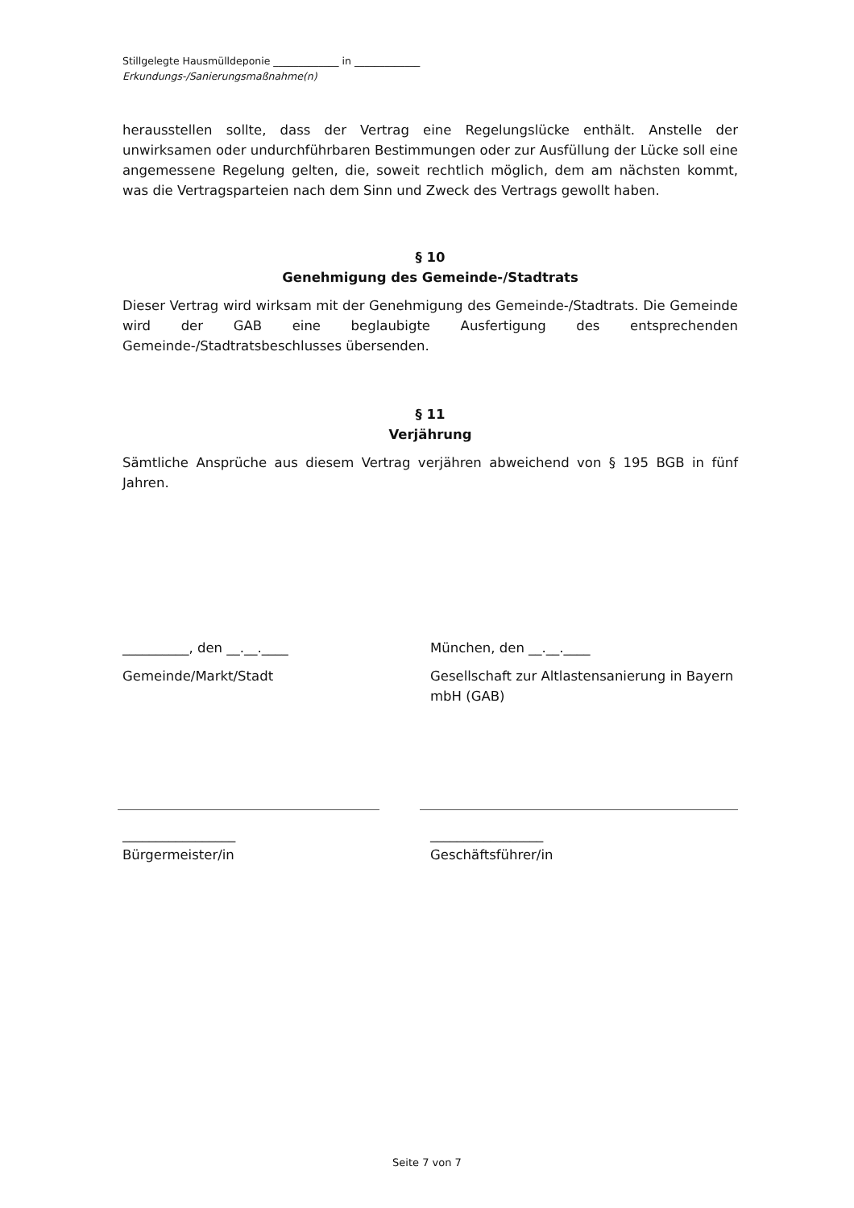Stillgelegte Hausmülldeponie _____________ in _____________
Erkundungs-/Sanierungsmaßnahme(n)
herausstellen sollte, dass der Vertrag eine Regelungslücke enthält. Anstelle der unwirksamen oder undurchführbaren Bestimmungen oder zur Ausfüllung der Lücke soll eine angemessene Regelung gelten, die, soweit rechtlich möglich, dem am nächsten kommt, was die Vertragsparteien nach dem Sinn und Zweck des Vertrags gewollt haben.
§ 10
Genehmigung des Gemeinde-/Stadtrats
Dieser Vertrag wird wirksam mit der Genehmigung des Gemeinde-/Stadtrats. Die Gemeinde wird der GAB eine beglaubigte Ausfertigung des entsprechenden Gemeinde-/Stadtratsbeschlusses übersenden.
§ 11
Verjährung
Sämtliche Ansprüche aus diesem Vertrag verjähren abweichend von § 195 BGB in fünf Jahren.
__________, den __.__.____ München, den __.__.____
Gemeinde/Markt/Stadt Gesellschaft zur Altlastensanierung in Bayern mbH (GAB)
_________________
Bürgermeister/in
_________________
Geschäftsführer/in
Seite 7 von 7